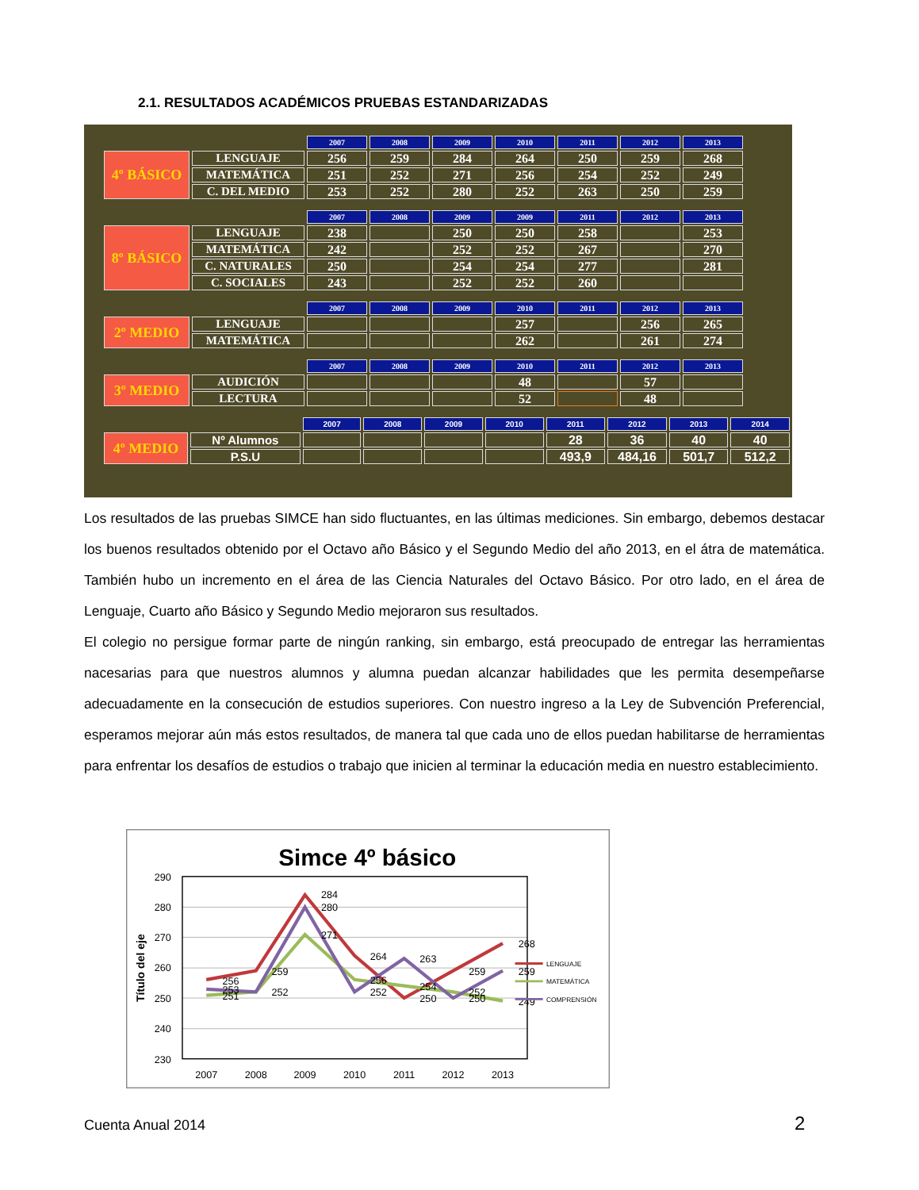2.1. RESULTADOS ACADÉMICOS PRUEBAS ESTANDARIZADAS
| | | 2007 | 2008 | 2009 | 2010 | 2011 | 2012 | 2013 |
| --- | --- | --- | --- | --- | --- | --- | --- | --- |
| 4º BÁSICO | LENGUAJE | 256 | 259 | 284 | 264 | 250 | 259 | 268 |
| | MATEMÁTICA | 251 | 252 | 271 | 256 | 254 | 252 | 249 |
| | C. DEL MEDIO | 253 | 252 | 280 | 252 | 263 | 250 | 259 |
| | | 2007 | 2008 | 2009 | 2009 | 2011 | 2012 | 2013 |
| --- | --- | --- | --- | --- | --- | --- | --- | --- |
| 8º BÁSICO | LENGUAJE | 238 | | 250 | 250 | 258 | | 253 |
| | MATEMÁTICA | 242 | | 252 | 252 | 267 | | 270 |
| | C. NATURALES | 250 | | 254 | 254 | 277 | | 281 |
| | C. SOCIALES | 243 | | 252 | 252 | 260 | | |
| | | 2007 | 2008 | 2009 | 2010 | 2011 | 2012 | 2013 |
| --- | --- | --- | --- | --- | --- | --- | --- | --- |
| 2º MEDIO | LENGUAJE | | | | 257 | | 256 | 265 |
| | MATEMÁTICA | | | | 262 | | 261 | 274 |
| | | 2007 | 2008 | 2009 | 2010 | 2011 | 2012 | 2013 |
| --- | --- | --- | --- | --- | --- | --- | --- | --- |
| 3º MEDIO | AUDICIÓN | | | | 48 | | 57 | |
| | LECTURA | | | | 52 | | 48 | |
| | | 2007 | 2008 | 2009 | 2010 | 2011 | 2012 | 2013 | 2014 |
| --- | --- | --- | --- | --- | --- | --- | --- | --- | --- |
| 4º MEDIO | Nº Alumnos | | | | | 28 | 36 | 40 | 40 |
| | P.S.U | | | | | 493,9 | 484,16 | 501,7 | 512,2 |
Los resultados de las pruebas SIMCE han sido fluctuantes, en las últimas mediciones. Sin embargo, debemos destacar los buenos resultados obtenido por el Octavo año Básico y el Segundo Medio del año 2013, en el átra de matemática. También hubo un incremento en el área de las Ciencia Naturales del Octavo Básico. Por otro lado, en el área de Lenguaje, Cuarto año Básico y Segundo Medio mejoraron sus resultados.
El colegio no persigue formar parte de ningún ranking, sin embargo, está preocupado de entregar las herramientas nacesarias para que nuestros alumnos y alumna puedan alcanzar habilidades que les permita desempeñarse adecuadamente en la consecución de estudios superiores. Con nuestro ingreso a la Ley de Subvención Preferencial, esperamos mejorar aún más estos resultados, de manera tal que cada uno de ellos puedan habilitarse de herramientas para enfrentar los desafíos de estudios o trabajo que inicien al terminar la educación media en nuestro establecimiento.
Simce 4º básico
290
280
270
260
250
240
230
2007
2008
2009
2010
2011
2012
2013
Título del eje
284
280
271
264
263
268
256
253
251
259
252
256
252
254
250
259
252
250
259
249
LENGUAJE
MATEMÁTICA
COMPRENSIÓN
Cuenta Anual 2014 2